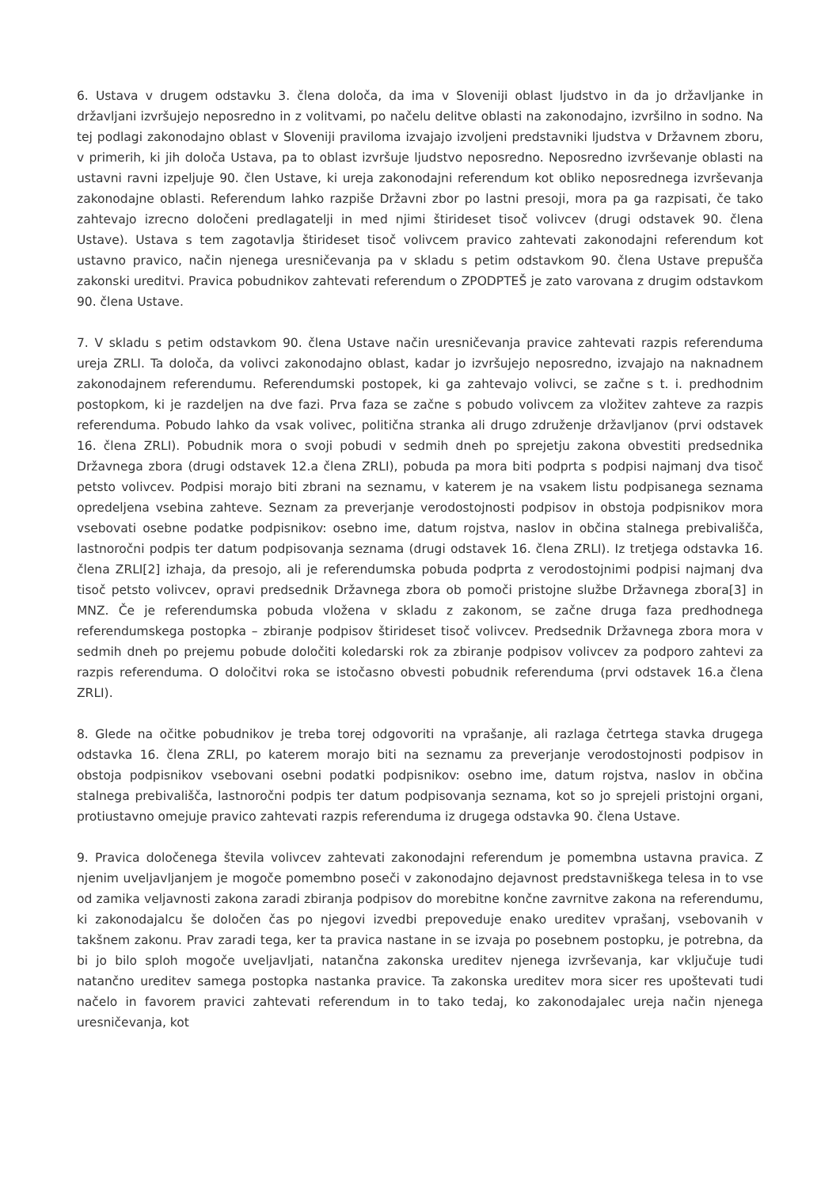6. Ustava v drugem odstavku 3. člena določa, da ima v Sloveniji oblast ljudstvo in da jo državljanke in državljani izvršujejo neposredno in z volitvami, po načelu delitve oblasti na zakonodajno, izvršilno in sodno. Na tej podlagi zakonodajno oblast v Sloveniji praviloma izvajajo izvoljeni predstavniki ljudstva v Državnem zboru, v primerih, ki jih določa Ustava, pa to oblast izvršuje ljudstvo neposredno. Neposredno izvrševanje oblasti na ustavni ravni izpeljuje 90. člen Ustave, ki ureja zakonodajni referendum kot obliko neposrednega izvrševanja zakonodajne oblasti. Referendum lahko razpiše Državni zbor po lastni presoji, mora pa ga razpisati, če tako zahtevajo izrecno določeni predlagatelji in med njimi štirideset tisoč volivcev (drugi odstavek 90. člena Ustave). Ustava s tem zagotavlja štirideset tisoč volivcem pravico zahtevati zakonodajni referendum kot ustavno pravico, način njenega uresničevanja pa v skladu s petim odstavkom 90. člena Ustave prepušča zakonski ureditvi. Pravica pobudnikov zahtevati referendum o ZPODPTEŠ je zato varovana z drugim odstavkom 90. člena Ustave.
7. V skladu s petim odstavkom 90. člena Ustave način uresničevanja pravice zahtevati razpis referenduma ureja ZRLI. Ta določa, da volivci zakonodajno oblast, kadar jo izvršujejo neposredno, izvajajo na naknadnem zakonodajnem referendumu. Referendumski postopek, ki ga zahtevajo volivci, se začne s t. i. predhodnim postopkom, ki je razdeljen na dve fazi. Prva faza se začne s pobudo volivcem za vložitev zahteve za razpis referenduma. Pobudo lahko da vsak volivec, politična stranka ali drugo združenje državljanov (prvi odstavek 16. člena ZRLI). Pobudnik mora o svoji pobudi v sedmih dneh po sprejetju zakona obvestiti predsednika Državnega zbora (drugi odstavek 12.a člena ZRLI), pobuda pa mora biti podprta s podpisi najmanj dva tisoč petsto volivcev. Podpisi morajo biti zbrani na seznamu, v katerem je na vsakem listu podpisanega seznama opredeljena vsebina zahteve. Seznam za preverjanje verodostojnosti podpisov in obstoja podpisnikov mora vsebovati osebne podatke podpisnikov: osebno ime, datum rojstva, naslov in občina stalnega prebivališča, lastnoročni podpis ter datum podpisovanja seznama (drugi odstavek 16. člena ZRLI). Iz tretjega odstavka 16. člena ZRLI[2] izhaja, da presojo, ali je referendumska pobuda podprta z verodostojnimi podpisi najmanj dva tisoč petsto volivcev, opravi predsednik Državnega zbora ob pomoči pristojne službe Državnega zbora[3] in MNZ. Če je referendumska pobuda vložena v skladu z zakonom, se začne druga faza predhodnega referendumskega postopka – zbiranje podpisov štirideset tisoč volivcev. Predsednik Državnega zbora mora v sedmih dneh po prejemu pobude določiti koledarski rok za zbiranje podpisov volivcev za podporo zahtevi za razpis referenduma. O določitvi roka se istočasno obvesti pobudnik referenduma (prvi odstavek 16.a člena ZRLI).
8. Glede na očitke pobudnikov je treba torej odgovoriti na vprašanje, ali razlaga četrtega stavka drugega odstavka 16. člena ZRLI, po katerem morajo biti na seznamu za preverjanje verodostojnosti podpisov in obstoja podpisnikov vsebovani osebni podatki podpisnikov: osebno ime, datum rojstva, naslov in občina stalnega prebivališča, lastnoročni podpis ter datum podpisovanja seznama, kot so jo sprejeli pristojni organi, protiustavno omejuje pravico zahtevati razpis referenduma iz drugega odstavka 90. člena Ustave.
9. Pravica določenega števila volivcev zahtevati zakonodajni referendum je pomembna ustavna pravica. Z njenim uveljavljanjem je mogoče pomembno poseči v zakonodajno dejavnost predstavniškega telesa in to vse od zamika veljavnosti zakona zaradi zbiranja podpisov do morebitne končne zavrnitve zakona na referendumu, ki zakonodajalcu še določen čas po njegovi izvedbi prepoveduje enako ureditev vprašanj, vsebovanih v takšnem zakonu. Prav zaradi tega, ker ta pravica nastane in se izvaja po posebnem postopku, je potrebna, da bi jo bilo sploh mogoče uveljavljati, natančna zakonska ureditev njenega izvrševanja, kar vključuje tudi natančno ureditev samega postopka nastanka pravice. Ta zakonska ureditev mora sicer res upoštevati tudi načelo in favorem pravici zahtevati referendum in to tako tedaj, ko zakonodajalec ureja način njenega uresničevanja, kot